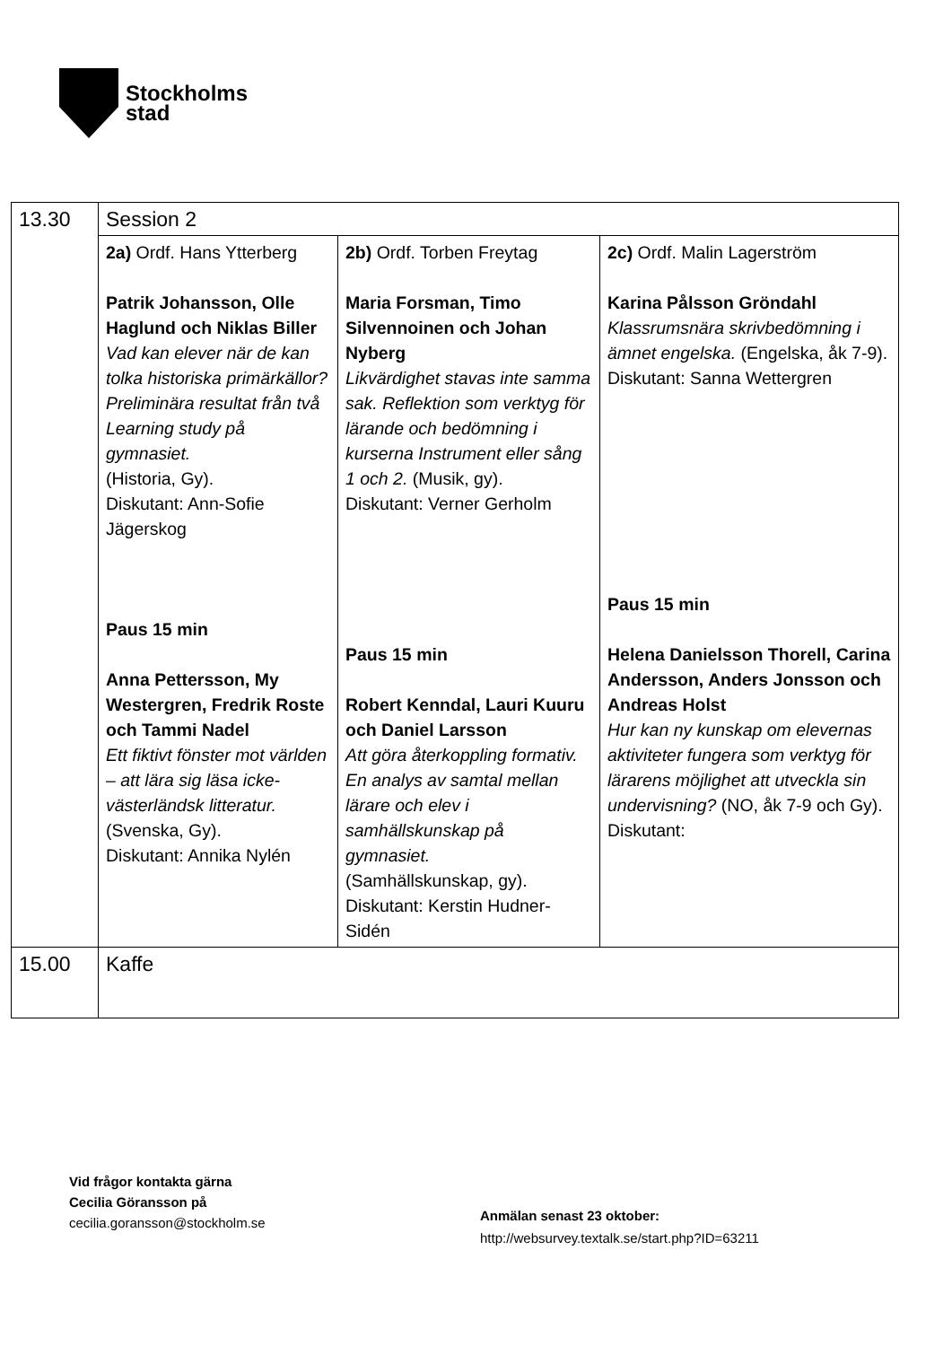Stockholms
stad
| 13.30 | Session 2 | | |
| | 2a) Ordf. Hans Ytterberg Patrik Johansson, Olle Haglund och Niklas Biller Vad kan elever när de kan tolka historiska primärkällor? Preliminära resultat från två Learning study på gymnasiet. (Historia, Gy). Diskutant: Ann-Sofie Jägerskog Paus 15 min Anna Pettersson, My Westergren, Fredrik Roste och Tammi Nadel Ett fiktivt fönster mot världen – att lära sig läsa icke-västerländsk litteratur. (Svenska, Gy). Diskutant: Annika Nylén | 2b) Ordf. Torben Freytag Maria Forsman, Timo Silvennoinen och Johan Nyberg Likvärdighet stavas inte samma sak. Reflektion som verktyg för lärande och bedömning i kurserna Instrument eller sång 1 och 2. (Musik, gy). Diskutant: Verner Gerholm Paus 15 min Robert Kenndal, Lauri Kuuru och Daniel Larsson Att göra återkoppling formativ. En analys av samtal mellan lärare och elev i samhällskunskap på gymnasiet. (Samhällskunskap, gy). Diskutant: Kerstin Hudner-Sidén | 2c) Ordf. Malin Lagerström Karina Pålsson Gröndahl Klassrumsnära skrivbedömning i ämnet engelska. (Engelska, åk 7-9). Diskutant: Sanna Wettergren Paus 15 min Helena Danielsson Thorell, Carina Andersson, Anders Jonsson och Andreas Holst Hur kan ny kunskap om elevernas aktiviteter fungera som verktyg för lärarens möjlighet att utveckla sin undervisning? (NO, åk 7-9 och Gy). Diskutant: |
| 15.00 | Kaffe | | |
Vid frågor kontakta gärna
Cecilia Göransson på
cecilia.goransson@stockholm.se
Anmälan senast 23 oktober:
http://websurvey.textalk.se/start.php?ID=63211